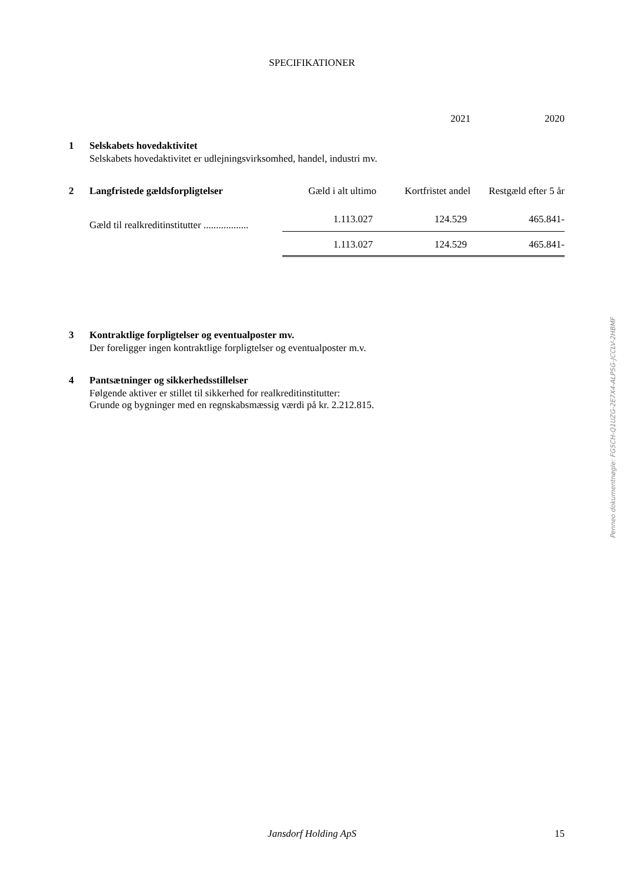SPECIFIKATIONER
2021 2020
1 Selskabets hovedaktivitet
Selskabets hovedaktivitet er udlejningsvirksomhed, handel, industri mv.
| 2 | Langfristede gældsforpligtelser | Gæld i alt ultimo | Kortfristet andel | Restgæld efter 5 år |
| --- | --- | --- | --- | --- |
| | Gæld til realkreditinstitutter .................. | 1.113.027 | 124.529 | 465.841- |
| | | 1.113.027 | 124.529 | 465.841- |
3 Kontraktlige forpligtelser og eventualposter mv.
Der foreligger ingen kontraktlige forpligtelser og eventualposter m.v.
4 Pantsætninger og sikkerhedsstillelser
Følgende aktiver er stillet til sikkerhed for realkreditinstitutter:
Grunde og bygninger med en regnskabsmæssig værdi på kr. 2.212.815.
Penneo dokumentnøgle: FG5CH-Q1UZG-2E7X4-ALP5G-JCCLV-2HBMF
Jansdorf Holding ApS 15